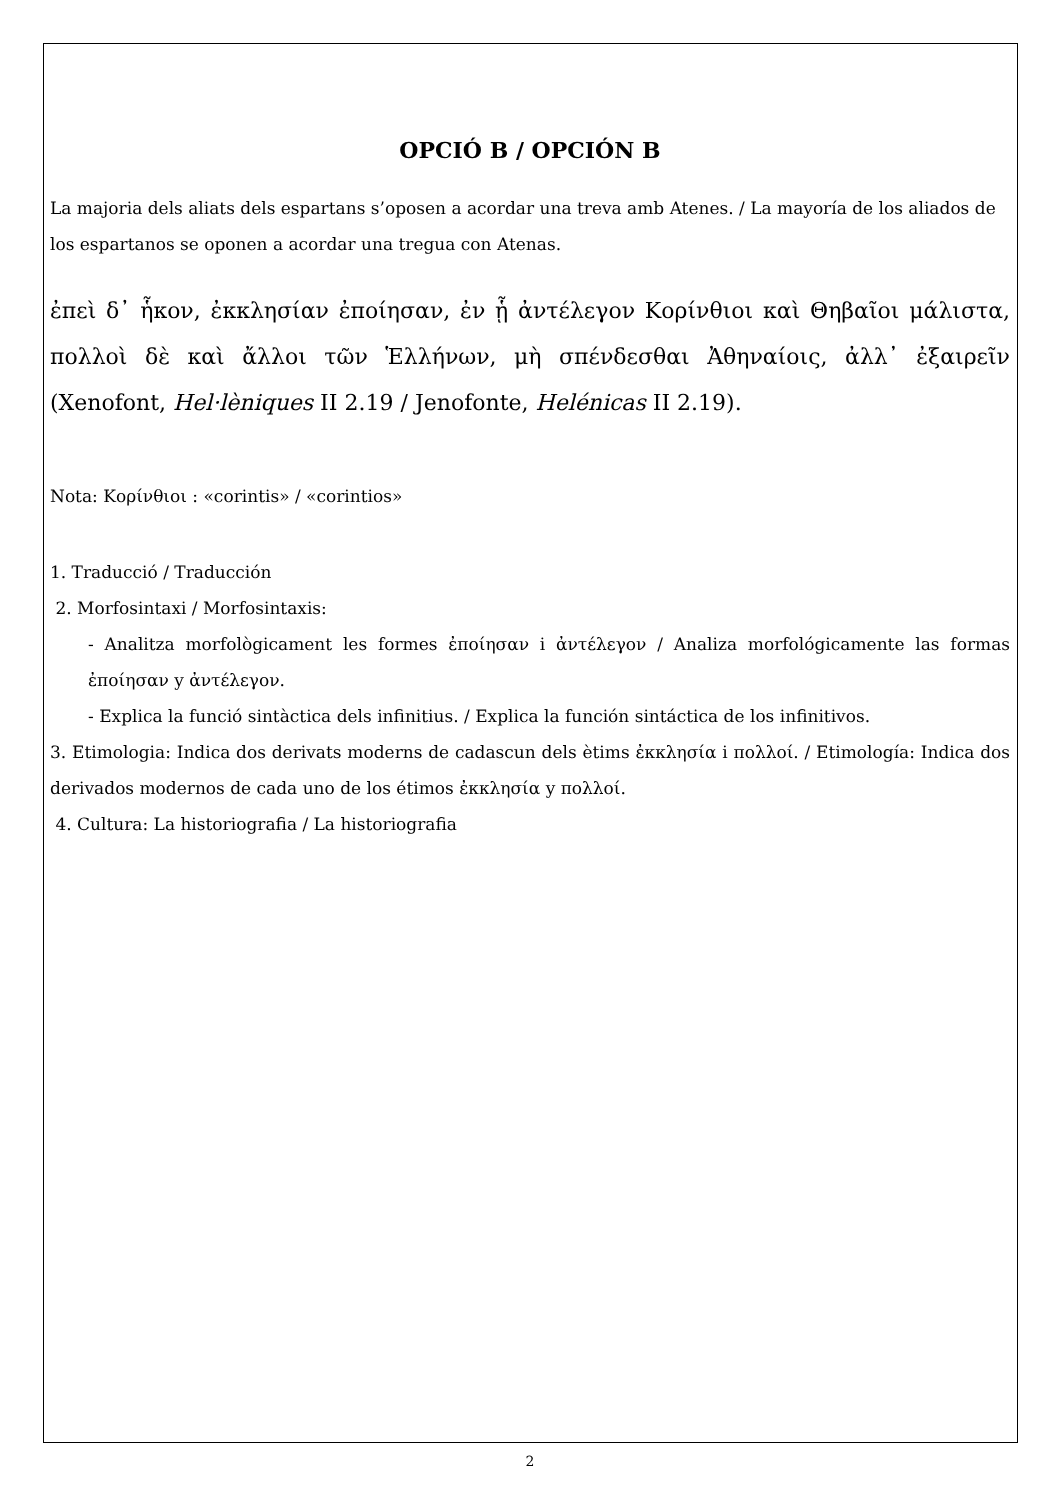OPCIÓ B / OPCIÓN B
La majoria dels aliats dels espartans s’oposen a acordar una treva amb Atenes. / La mayoría de los aliados de los espartanos se oponen a acordar una tregua con Atenas.
ἐπεὶ δ᾽ ἧκον, ἐκκλησίαν ἐποίησαν, ἐν ᾗ ἀντέλεγον Κορίνθιοι καὶ Θηβαῖοι μάλιστα, πολλοὶ δὲ καὶ ἄλλοι τῶν Ἑλλήνων, μὴ σπένδεσθαι Ἀθηναίοις, ἀλλ᾽ ἐξαιρεῖν (Xenofont, Hel·lèniques II 2.19 / Jenofonte, Helénicas II 2.19).
Nota: Κορίνθιοι : «corintis» / «corintios»
1. Traducció / Traducción
2. Morfosintaxi / Morfosintaxis:
- Analitza morfològicament les formes ἐποίησαν i ἀντέλεγον / Analiza morfológicamente las formas ἐποίησαν y ἀντέλεγον.
- Explica la funció sintàctica dels infinitius. / Explica la función sintáctica de los infinitivos.
3. Etimologia: Indica dos derivats moderns de cadascun dels ètims ἐκκλησία i πολλοί. / Etimología: Indica dos derivados modernos de cada uno de los étimos ἐκκλησία y πολλοί.
4. Cultura: La historiografia / La historiografia
2